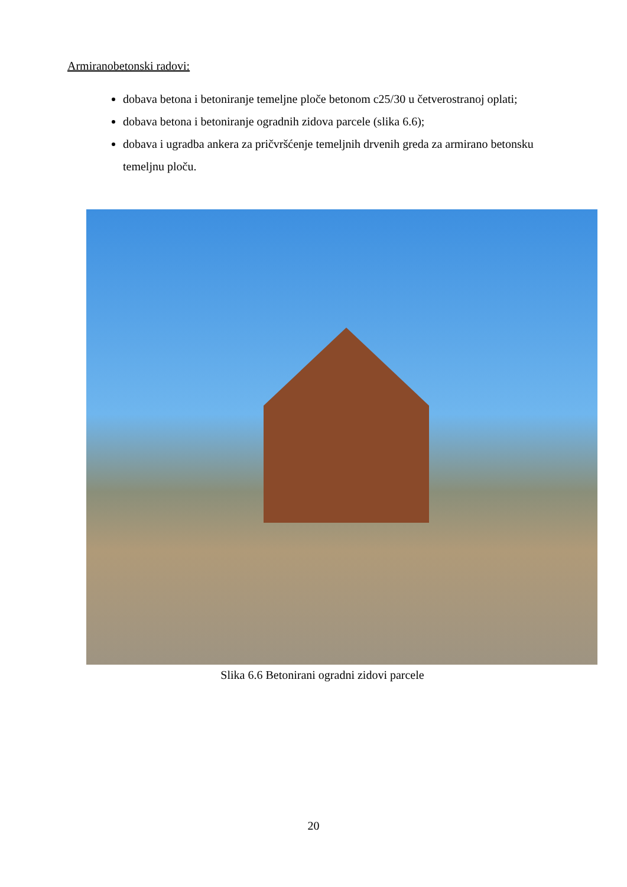Armiranobetonski radovi:
dobava betona i betoniranje temeljne ploče betonom c25/30 u četverostranoj oplati;
dobava betona i betoniranje ogradnih zidova parcele (slika 6.6);
dobava i ugradba ankera za pričvršćenje temeljnih drvenih greda za armirano betonsku temeljnu ploču.
Slika 6.6 Betonirani ogradni zidovi parcele
20